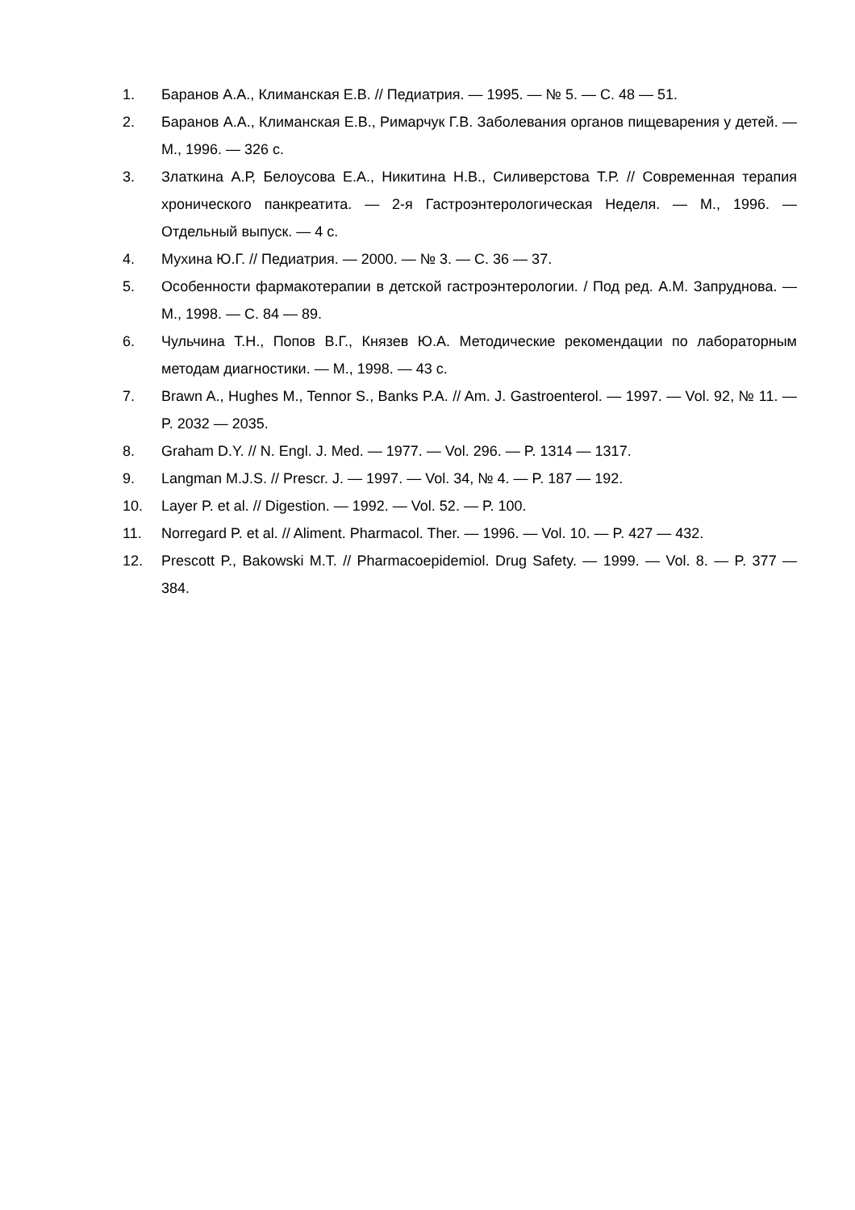1. Баранов А.А., Климанская Е.В. // Педиатрия. — 1995. — № 5. — С. 48 — 51.
2. Баранов А.А., Климанская Е.В., Римарчук Г.В. Заболевания органов пищеварения у детей. — М., 1996. — 326 с.
3. Златкина А.Р, Белоусова Е.А., Никитина Н.В., Силиверстова Т.Р. // Современная терапия хронического панкреатита. — 2-я Гастроэнтерологическая Неделя. — М., 1996. — Отдельный выпуск. — 4 с.
4. Мухина Ю.Г. // Педиатрия. — 2000. — № 3. — С. 36 — 37.
5. Особенности фармакотерапии в детской гастроэнтерологии. / Под ред. А.М. Запруднова. — М., 1998. — С. 84 — 89.
6. Чульчина Т.Н., Попов В.Г., Князев Ю.А. Методические рекомендации по лабораторным методам диагностики. — М., 1998. — 43 с.
7. Brawn A., Hughes M., Tennor S., Banks P.A. // Am. J. Gastroenterol. — 1997. — Vol. 92, № 11. — P. 2032 — 2035.
8. Graham D.Y. // N. Engl. J. Med. — 1977. — Vol. 296. — P. 1314 — 1317.
9. Langman M.J.S. // Prescr. J. — 1997. — Vol. 34, № 4. — P. 187 — 192.
10. Layer P. et al. // Digestion. — 1992. — Vol. 52. — P. 100.
11. Norregard P. et al. // Aliment. Pharmacol. Ther. — 1996. — Vol. 10. — P. 427 — 432.
12. Prescott P., Bakowski M.T. // Pharmacoepidemiol. Drug Safety. — 1999. — Vol. 8. — P. 377 — 384.